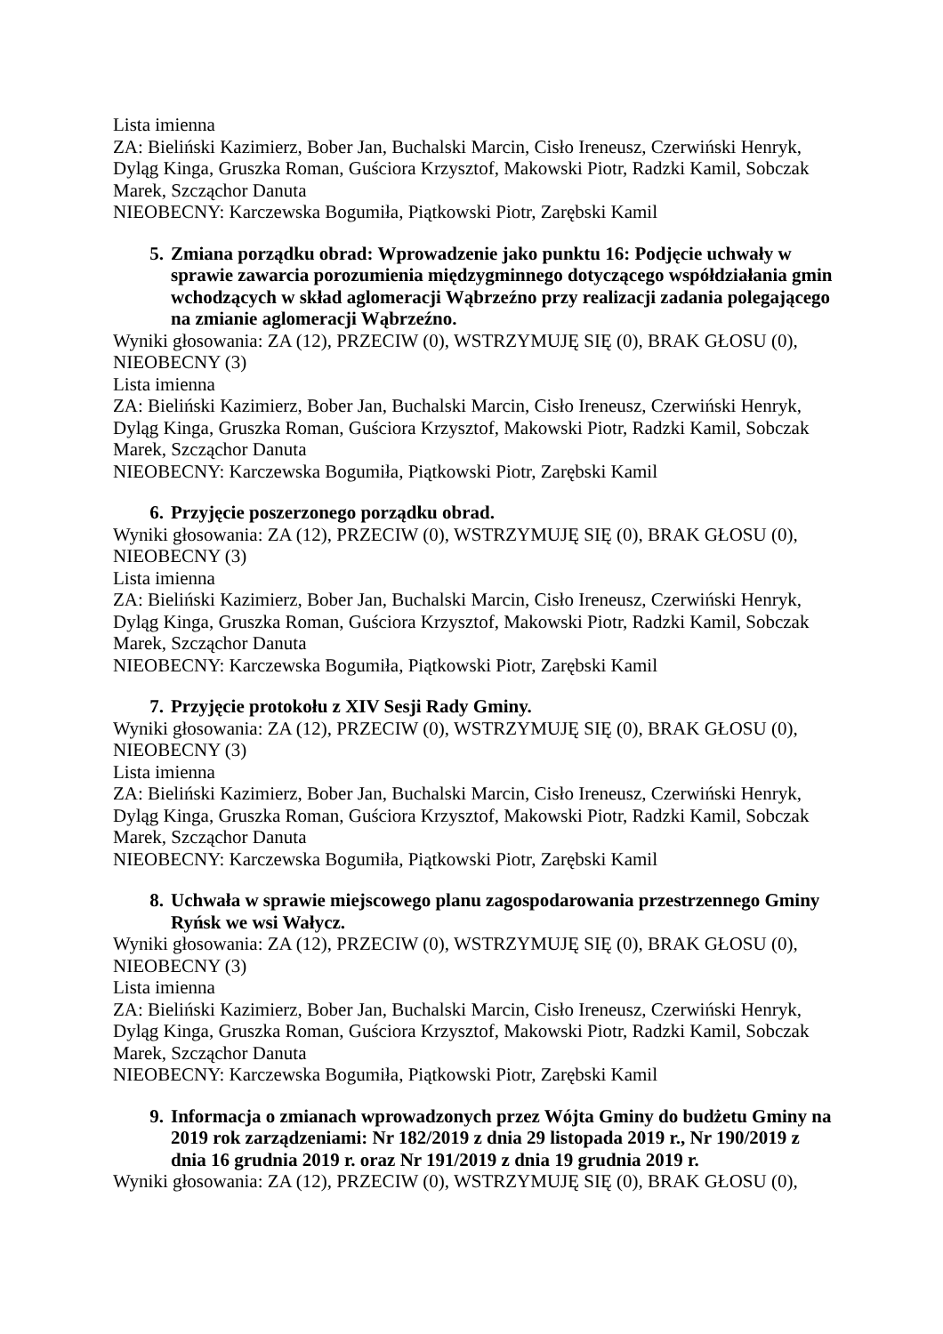Lista imienna
ZA: Bieliński Kazimierz, Bober Jan, Buchalski Marcin, Cisło Ireneusz, Czerwiński Henryk, Dyląg Kinga, Gruszka Roman, Guściora Krzysztof, Makowski Piotr, Radzki Kamil, Sobczak Marek, Szcząchor Danuta
NIEOBECNY: Karczewska Bogumiła, Piątkowski Piotr, Zarębski Kamil
5. Zmiana porządku obrad: Wprowadzenie jako punktu 16: Podjęcie uchwały w sprawie zawarcia porozumienia międzygminnego dotyczącego współdziałania gmin wchodzących w skład aglomeracji Wąbrzeźno przy realizacji zadania polegającego na zmianie aglomeracji Wąbrzeźno.
Wyniki głosowania: ZA (12), PRZECIW (0), WSTRZYMUJĘ SIĘ (0), BRAK GŁOSU (0), NIEOBECNY (3)
Lista imienna
ZA: Bieliński Kazimierz, Bober Jan, Buchalski Marcin, Cisło Ireneusz, Czerwiński Henryk, Dyląg Kinga, Gruszka Roman, Guściora Krzysztof, Makowski Piotr, Radzki Kamil, Sobczak Marek, Szcząchor Danuta
NIEOBECNY: Karczewska Bogumiła, Piątkowski Piotr, Zarębski Kamil
6. Przyjęcie poszerzonego porządku obrad.
Wyniki głosowania: ZA (12), PRZECIW (0), WSTRZYMUJĘ SIĘ (0), BRAK GŁOSU (0), NIEOBECNY (3)
Lista imienna
ZA: Bieliński Kazimierz, Bober Jan, Buchalski Marcin, Cisło Ireneusz, Czerwiński Henryk, Dyląg Kinga, Gruszka Roman, Guściora Krzysztof, Makowski Piotr, Radzki Kamil, Sobczak Marek, Szcząchor Danuta
NIEOBECNY: Karczewska Bogumiła, Piątkowski Piotr, Zarębski Kamil
7. Przyjęcie protokołu z XIV Sesji Rady Gminy.
Wyniki głosowania: ZA (12), PRZECIW (0), WSTRZYMUJĘ SIĘ (0), BRAK GŁOSU (0), NIEOBECNY (3)
Lista imienna
ZA: Bieliński Kazimierz, Bober Jan, Buchalski Marcin, Cisło Ireneusz, Czerwiński Henryk, Dyląg Kinga, Gruszka Roman, Guściora Krzysztof, Makowski Piotr, Radzki Kamil, Sobczak Marek, Szcząchor Danuta
NIEOBECNY: Karczewska Bogumiła, Piątkowski Piotr, Zarębski Kamil
8. Uchwała w sprawie miejscowego planu zagospodarowania przestrzennego Gminy Ryńsk we wsi Wałycz.
Wyniki głosowania: ZA (12), PRZECIW (0), WSTRZYMUJĘ SIĘ (0), BRAK GŁOSU (0), NIEOBECNY (3)
Lista imienna
ZA: Bieliński Kazimierz, Bober Jan, Buchalski Marcin, Cisło Ireneusz, Czerwiński Henryk, Dyląg Kinga, Gruszka Roman, Guściora Krzysztof, Makowski Piotr, Radzki Kamil, Sobczak Marek, Szcząchor Danuta
NIEOBECNY: Karczewska Bogumiła, Piątkowski Piotr, Zarębski Kamil
9. Informacja o zmianach wprowadzonych przez Wójta Gminy do budżetu Gminy na 2019 rok zarządzeniami: Nr 182/2019 z dnia 29 listopada 2019 r., Nr 190/2019 z dnia 16 grudnia 2019 r. oraz Nr 191/2019 z dnia 19 grudnia 2019 r.
Wyniki głosowania: ZA (12), PRZECIW (0), WSTRZYMUJĘ SIĘ (0), BRAK GŁOSU (0),